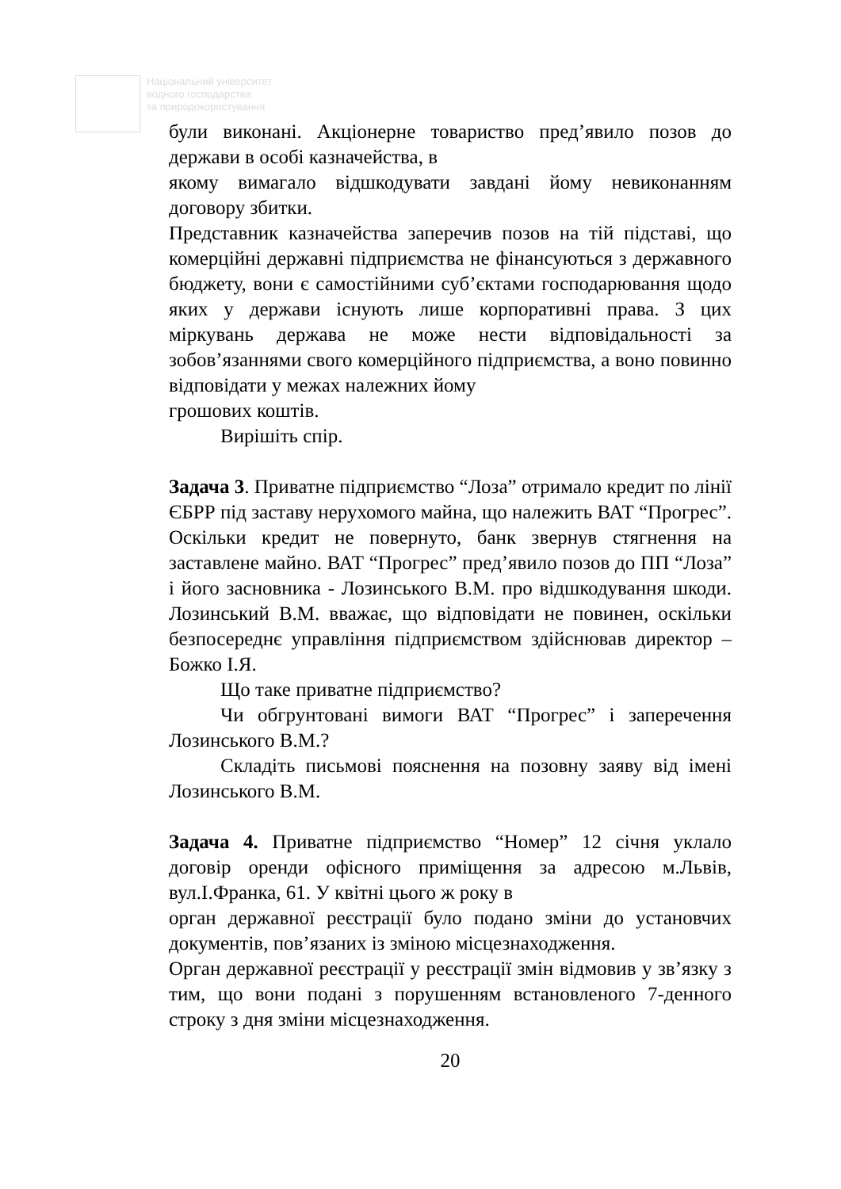Національний університет
водного господарства
та природокористування
були виконані. Акціонерне товариство пред’явило позов до держави в особі казначейства, в
якому вимагало відшкодувати завдані йому невиконанням договору збитки.
Представник казначейства заперечив позов на тій підставі, що комерційні державні підприємства не фінансуються з державного бюджету, вони є самостійними суб’єктами господарювання щодо яких у держави існують лише корпоративні права. З цих міркувань держава не може нести відповідальності за зобов’язаннями свого комерційного підприємства, а воно повинно відповідати у межах належних йому
грошових коштів.
Вирішіть спір.
Задача 3. Приватне підприємство “Лоза” отримало кредит по лінії ЄБРР під заставу нерухомого майна, що належить ВАТ “Прогрес”. Оскільки кредит не повернуто, банк звернув стягнення на заставлене майно. ВАТ “Прогрес” пред’явило позов до ПП “Лоза” і його засновника - Лозинського В.М. про відшкодування шкоди. Лозинський В.М. вважає, що відповідати не повинен, оскільки безпосереднє управління підприємством здійснював директор – Божко І.Я.
Що таке приватне підприємство?
Чи обгрунтовані вимоги ВАТ “Прогрес” і заперечення Лозинського В.М.?
Складіть письмові пояснення на позовну заяву від імені Лозинського В.М.
Задача 4. Приватне підприємство “Номер” 12 січня уклало договір оренди офісного приміщення за адресою м.Львів, вул.І.Франка, 61. У квітні цього ж року в
орган державної реєстрації було подано зміни до установчих документів, пов’язаних із зміною місцезнаходження.
Орган державної реєстрації у реєстрації змін відмовив у зв’язку з тим, що вони подані з порушенням встановленого 7-денного строку з дня зміни місцезнаходження.
20